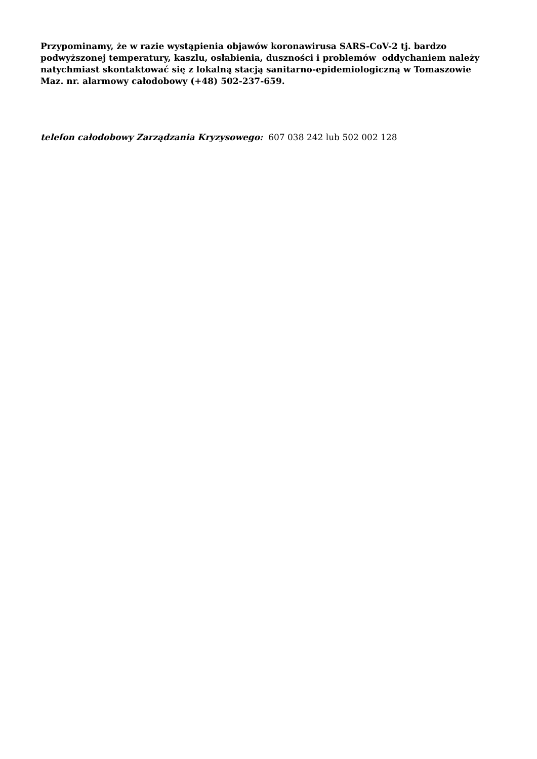Przypominamy, że w razie wystąpienia objawów koronawirusa SARS-CoV-2 tj. bardzo podwyższonej temperatury, kaszlu, osłabienia, duszności i problemów oddychaniem należy natychmiast skontaktować się z lokalną stacją sanitarno-epidemiologiczną w Tomaszowie Maz. nr. alarmowy całodobowy (+48) 502-237-659.
telefon całodobowy Zarządzania Kryzysowego: 607 038 242 lub 502 002 128